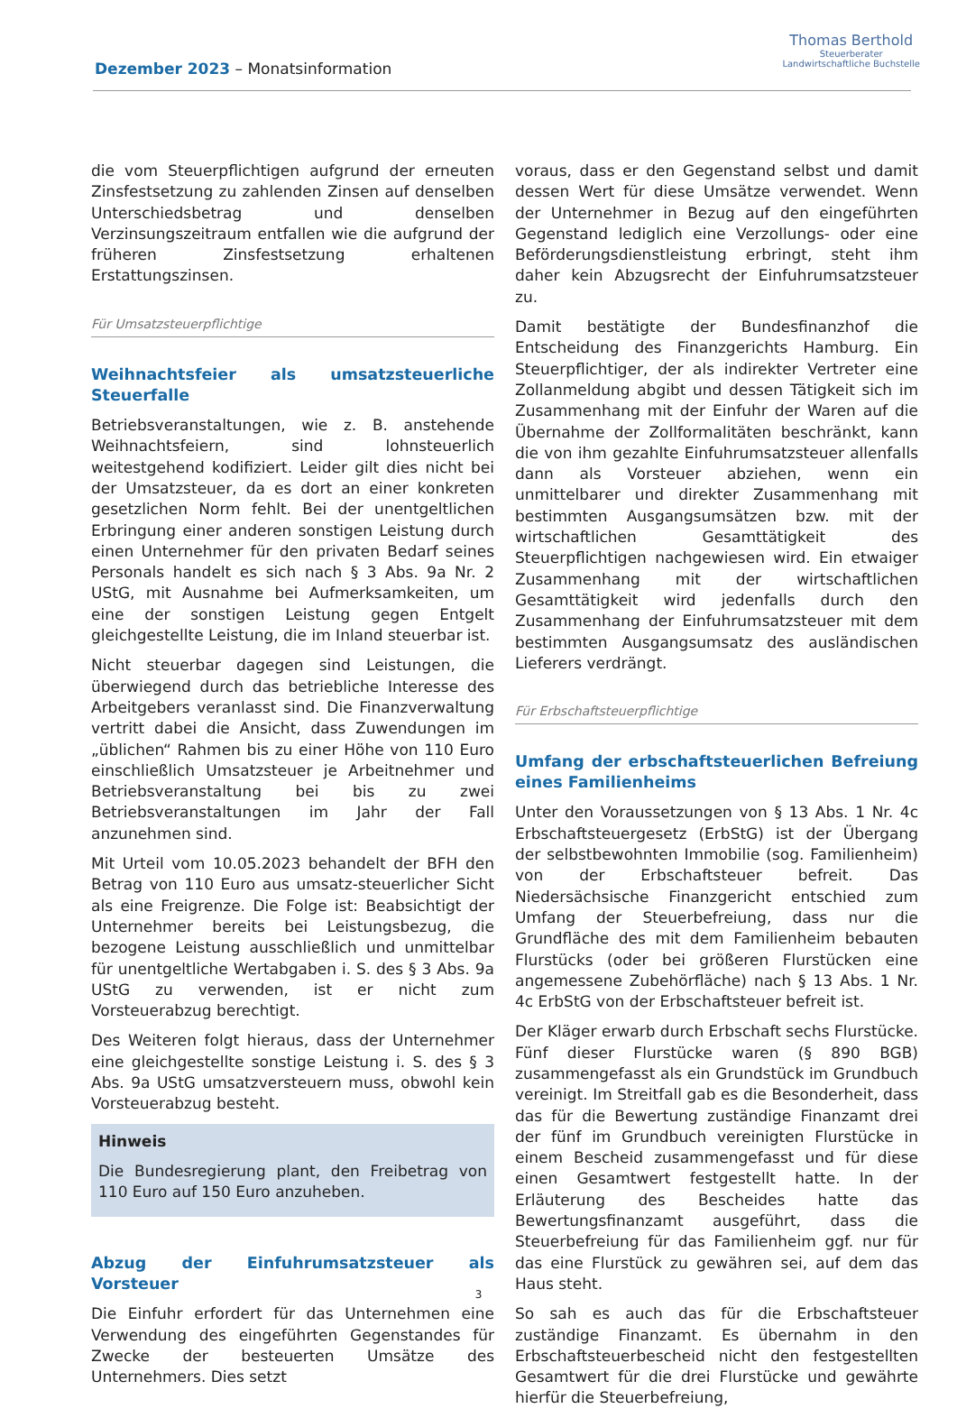Dezember 2023 – Monatsinformation
Thomas Berthold
Steuerberater
Landwirtschaftliche Buchstelle
die vom Steuerpflichtigen aufgrund der erneuten Zinsfestsetzung zu zahlenden Zinsen auf denselben Unterschiedsbetrag und denselben Verzinsungszeitraum entfallen wie die aufgrund der früheren Zinsfestsetzung erhaltenen Erstattungszinsen.
Für Umsatzsteuerpflichtige
Weihnachtsfeier als umsatzsteuerliche Steuerfalle
Betriebsveranstaltungen, wie z. B. anstehende Weihnachtsfeiern, sind lohnsteuerlich weitestgehend kodifiziert. Leider gilt dies nicht bei der Umsatzsteuer, da es dort an einer konkreten gesetzlichen Norm fehlt. Bei der unentgeltlichen Erbringung einer anderen sonstigen Leistung durch einen Unternehmer für den privaten Bedarf seines Personals handelt es sich nach § 3 Abs. 9a Nr. 2 UStG, mit Ausnahme bei Aufmerksamkeiten, um eine der sonstigen Leistung gegen Entgelt gleichgestellte Leistung, die im Inland steuerbar ist.
Nicht steuerbar dagegen sind Leistungen, die überwiegend durch das betriebliche Interesse des Arbeitgebers veranlasst sind. Die Finanzverwaltung vertritt dabei die Ansicht, dass Zuwendungen im „üblichen“ Rahmen bis zu einer Höhe von 110 Euro einschließlich Umsatzsteuer je Arbeitnehmer und Betriebsveranstaltung bei bis zu zwei Betriebsveranstaltungen im Jahr der Fall anzunehmen sind.
Mit Urteil vom 10.05.2023 behandelt der BFH den Betrag von 110 Euro aus umsatz-steuerlicher Sicht als eine Freigrenze. Die Folge ist: Beabsichtigt der Unternehmer bereits bei Leistungsbezug, die bezogene Leistung ausschließlich und unmittelbar für unentgeltliche Wertabgaben i. S. des § 3 Abs. 9a UStG zu verwenden, ist er nicht zum Vorsteuerabzug berechtigt.
Des Weiteren folgt hieraus, dass der Unternehmer eine gleichgestellte sonstige Leistung i. S. des § 3 Abs. 9a UStG umsatzversteuern muss, obwohl kein Vorsteuerabzug besteht.
Hinweis
Die Bundesregierung plant, den Freibetrag von 110 Euro auf 150 Euro anzuheben.
Abzug der Einfuhrumsatzsteuer als Vorsteuer
Die Einfuhr erfordert für das Unternehmen eine Verwendung des eingeführten Gegenstandes für Zwecke der besteuerten Umsätze des Unternehmers. Dies setzt
voraus, dass er den Gegenstand selbst und damit dessen Wert für diese Umsätze verwendet. Wenn der Unternehmer in Bezug auf den eingeführten Gegenstand lediglich eine Verzollungs- oder eine Beförderungsdienstleistung erbringt, steht ihm daher kein Abzugsrecht der Einfuhrumsatzsteuer zu.
Damit bestätigte der Bundesfinanzhof die Entscheidung des Finanzgerichts Hamburg. Ein Steuerpflichtiger, der als indirekter Vertreter eine Zollanmeldung abgibt und dessen Tätigkeit sich im Zusammenhang mit der Einfuhr der Waren auf die Übernahme der Zollformalitäten beschränkt, kann die von ihm gezahlte Einfuhrumsatzsteuer allenfalls dann als Vorsteuer abziehen, wenn ein unmittelbarer und direkter Zusammenhang mit bestimmten Ausgangsumsätzen bzw. mit der wirtschaftlichen Gesamttätigkeit des Steuerpflichtigen nachgewiesen wird. Ein etwaiger Zusammenhang mit der wirtschaftlichen Gesamttätigkeit wird jedenfalls durch den Zusammenhang der Einfuhrumsatzsteuer mit dem bestimmten Ausgangsumsatz des ausländischen Lieferers verdrängt.
Für Erbschaftsteuerpflichtige
Umfang der erbschaftsteuerlichen Befreiung eines Familienheims
Unter den Voraussetzungen von § 13 Abs. 1 Nr. 4c Erbschaftsteuergesetz (ErbStG) ist der Übergang der selbstbewohnten Immobilie (sog. Familienheim) von der Erbschaftsteuer befreit. Das Niedersächsische Finanzgericht entschied zum Umfang der Steuerbefreiung, dass nur die Grundfläche des mit dem Familienheim bebauten Flurstücks (oder bei größeren Flurstücken eine angemessene Zubehörfläche) nach § 13 Abs. 1 Nr. 4c ErbStG von der Erbschaftsteuer befreit ist.
Der Kläger erwarb durch Erbschaft sechs Flurstücke. Fünf dieser Flurstücke waren (§ 890 BGB) zusammengefasst als ein Grundstück im Grundbuch vereinigt. Im Streitfall gab es die Besonderheit, dass das für die Bewertung zuständige Finanzamt drei der fünf im Grundbuch vereinigten Flurstücke in einem Bescheid zusammengefasst und für diese einen Gesamtwert festgestellt hatte. In der Erläuterung des Bescheides hatte das Bewertungsfinanzamt ausgeführt, dass die Steuerbefreiung für das Familienheim ggf. nur für das eine Flurstück zu gewähren sei, auf dem das Haus steht.
So sah es auch das für die Erbschaftsteuer zuständige Finanzamt. Es übernahm in den Erbschaftsteuerbescheid nicht den festgestellten Gesamtwert für die drei Flurstücke und gewährte hierfür die Steuerbefreiung,
3